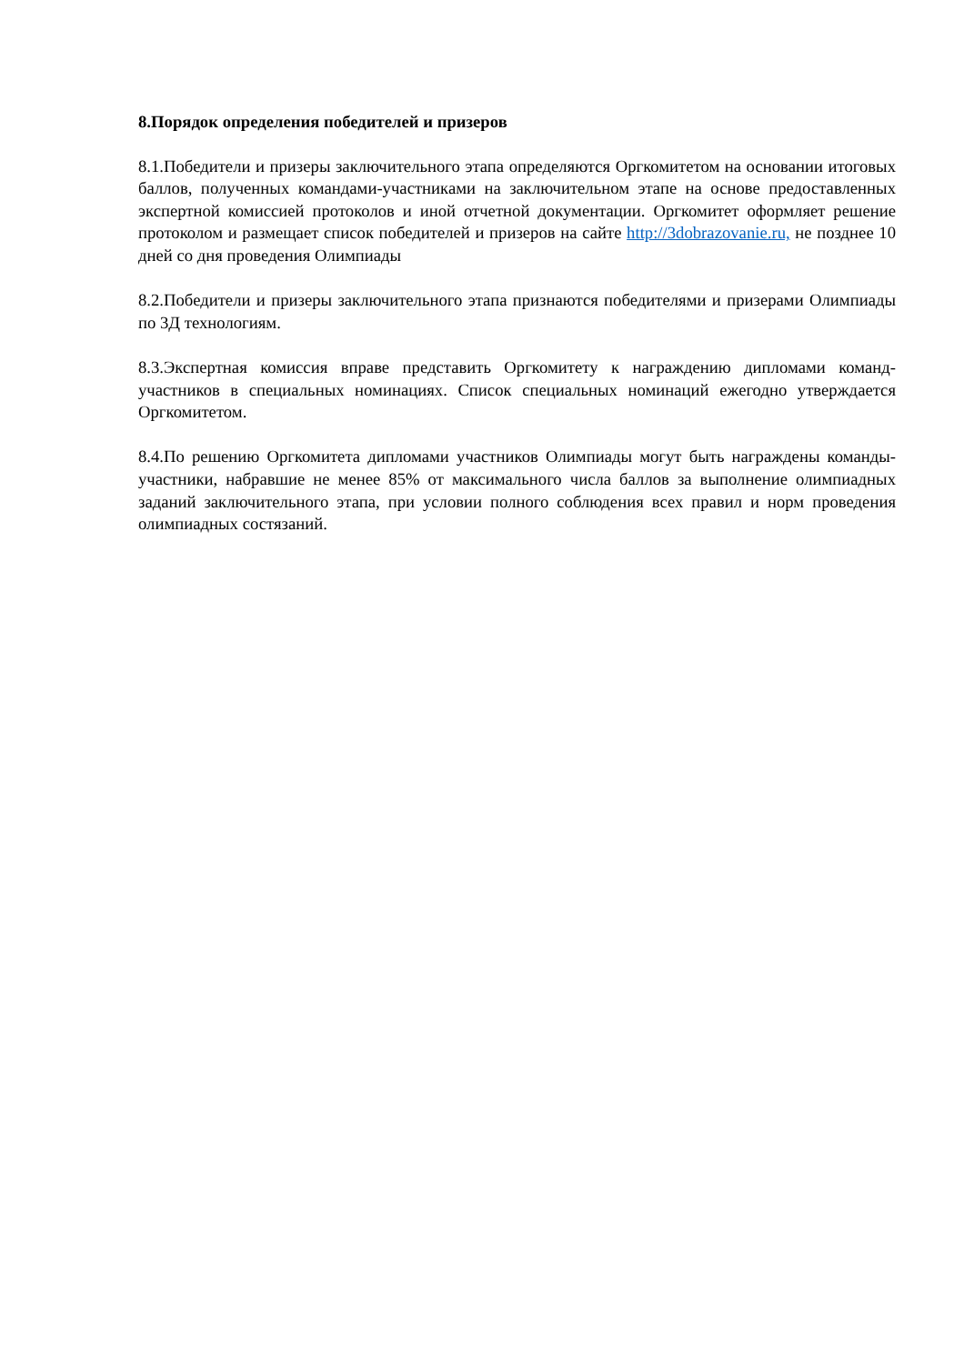8.Порядок определения победителей и призеров
8.1.Победители и призеры заключительного этапа определяются Оргкомитетом на основании итоговых баллов, полученных командами-участниками на заключительном этапе на основе предоставленных экспертной комиссией протоколов и иной отчетной документации. Оргкомитет оформляет решение протоколом и размещает список победителей и призеров на сайте http://3dobrazovanie.ru, не позднее 10 дней со дня проведения Олимпиады
8.2.Победители и призеры заключительного этапа признаются победителями и призерами Олимпиады по 3Д технологиям.
8.3.Экспертная комиссия вправе представить Оргкомитету к награждению дипломами команд-участников в специальных номинациях. Список специальных номинаций ежегодно утверждается Оргкомитетом.
8.4.По решению Оргкомитета дипломами участников Олимпиады могут быть награждены команды-участники, набравшие не менее 85% от максимального числа баллов за выполнение олимпиадных заданий заключительного этапа, при условии полного соблюдения всех правил и норм проведения олимпиадных состязаний.